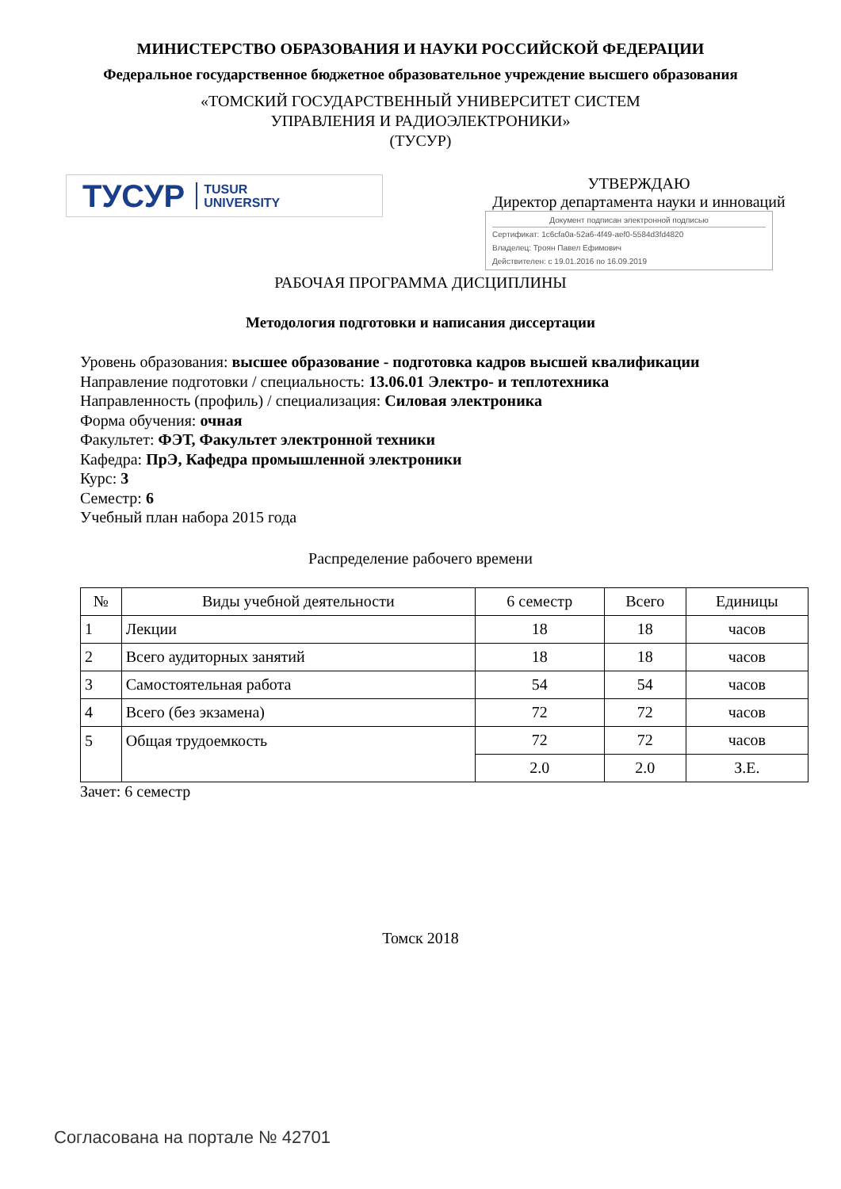МИНИСТЕРСТВО ОБРАЗОВАНИЯ И НАУКИ РОССИЙСКОЙ ФЕДЕРАЦИИ
Федеральное государственное бюджетное образовательное учреждение высшего образования
«ТОМСКИЙ ГОСУДАРСТВЕННЫЙ УНИВЕРСИТЕТ СИСТЕМ
УПРАВЛЕНИЯ И РАДИОЭЛЕКТРОНИКИ»
(ТУСУР)
ТУСУР TUSUR
UNIVERSITY
УТВЕРЖДАЮ
Директор департамента науки и инноваций
Документ подписан электронной подписью
Сертификат: 1c6cfa0a-52a6-4f49-aef0-5584d3fd4820
Владелец: Троян Павел Ефимович
Действителен: с 19.01.2016 по 16.09.2019
РАБОЧАЯ ПРОГРАММА ДИСЦИПЛИНЫ
Методология подготовки и написания диссертации
Уровень образования: высшее образование - подготовка кадров высшей квалификации
Направление подготовки / специальность: 13.06.01 Электро- и теплотехника
Направленность (профиль) / специализация: Силовая электроника
Форма обучения: очная
Факультет: ФЭТ, Факультет электронной техники
Кафедра: ПрЭ, Кафедра промышленной электроники
Курс: 3
Семестр: 6
Учебный план набора 2015 года
Распределение рабочего времени
| № | Виды учебной деятельности | 6 семестр | Всего | Единицы |
| --- | --- | --- | --- | --- |
| 1 | Лекции | 18 | 18 | часов |
| 2 | Всего аудиторных занятий | 18 | 18 | часов |
| 3 | Самостоятельная работа | 54 | 54 | часов |
| 4 | Всего (без экзамена) | 72 | 72 | часов |
| 5 | Общая трудоемкость | 72 | 72 | часов |
| | | 2.0 | 2.0 | З.Е. |
Зачет: 6 семестр
Томск 2018
Согласована на портале № 42701